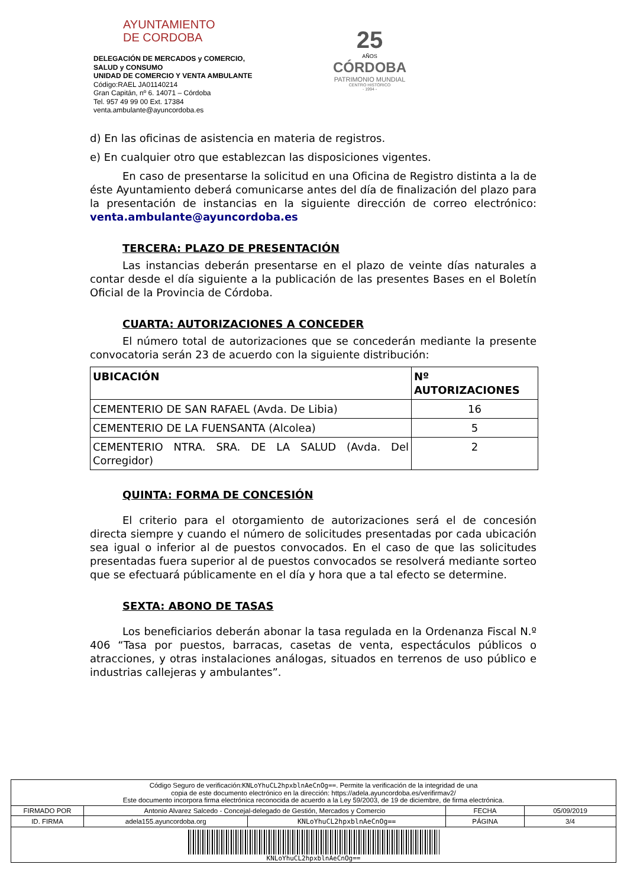AYUNTAMIENTO
DE CORDOBA
DELEGACIÓN DE MERCADOS y COMERCIO,
SALUD y CONSUMO
UNIDAD DE COMERCIO Y VENTA AMBULANTE
Código:RAEL JA01140214
Gran Capitán, nº 6. 14071 – Córdoba
Tel. 957 49 99 00 Ext. 17384
venta.ambulante@ayuncordoba.es
25
AÑOS
CÓRDOBA
PATRIMONIO MUNDIAL
CENTRO HISTÓRICO
- 1994 -
d) En las oficinas de asistencia en materia de registros.
e) En cualquier otro que establezcan las disposiciones vigentes.
En caso de presentarse la solicitud en una Oficina de Registro distinta a la de éste Ayuntamiento deberá comunicarse antes del día de finalización del plazo para la presentación de instancias en la siguiente dirección de correo electrónico: venta.ambulante@ayuncordoba.es
TERCERA: PLAZO DE PRESENTACIÓN
Las instancias deberán presentarse en el plazo de veinte días naturales a contar desde el día siguiente a la publicación de las presentes Bases en el Boletín Oficial de la Provincia de Córdoba.
CUARTA: AUTORIZACIONES A CONCEDER
El número total de autorizaciones que se concederán mediante la presente convocatoria serán 23 de acuerdo con la siguiente distribución:
| UBICACIÓN | Nº AUTORIZACIONES |
| --- | --- |
| CEMENTERIO DE SAN RAFAEL (Avda. De Libia) | 16 |
| CEMENTERIO DE LA FUENSANTA (Alcolea) | 5 |
| CEMENTERIO NTRA. SRA. DE LA SALUD (Avda. Del Corregidor) | 2 |
QUINTA: FORMA DE CONCESIÓN
El criterio para el otorgamiento de autorizaciones será el de concesión directa siempre y cuando el número de solicitudes presentadas por cada ubicación sea igual o inferior al de puestos convocados. En el caso de que las solicitudes presentadas fuera superior al de puestos convocados se resolverá mediante sorteo que se efectuará públicamente en el día y hora que a tal efecto se determine.
SEXTA: ABONO DE TASAS
Los beneficiarios deberán abonar la tasa regulada en la Ordenanza Fiscal N.º 406 “Tasa por puestos, barracas, casetas de venta, espectáculos públicos o atracciones, y otras instalaciones análogas, situados en terrenos de uso público e industrias callejeras y ambulantes”.
Código Seguro de verificación:KNLoYhuCL2hpxblnAeCnOg==. Permite la verificación de la integridad de una
copia de este documento electrónico en la dirección: https://adela.ayuncordoba.es/verifirmav2/
Este documento incorpora firma electrónica reconocida de acuerdo a la Ley 59/2003, de 19 de diciembre, de firma electrónica.
| FIRMADO POR | Antonio Alvarez Salcedo - Concejal-delegado de Gestión, Mercados y Comercio | | FECHA | 05/09/2019 |
| ID. FIRMA | adela155.ayuncordoba.org | KNLoYhuCL2hpxblnAeCnOg== | PÁGINA | 3/4 |
KNLoYhuCL2hpxblnAeCnOg==